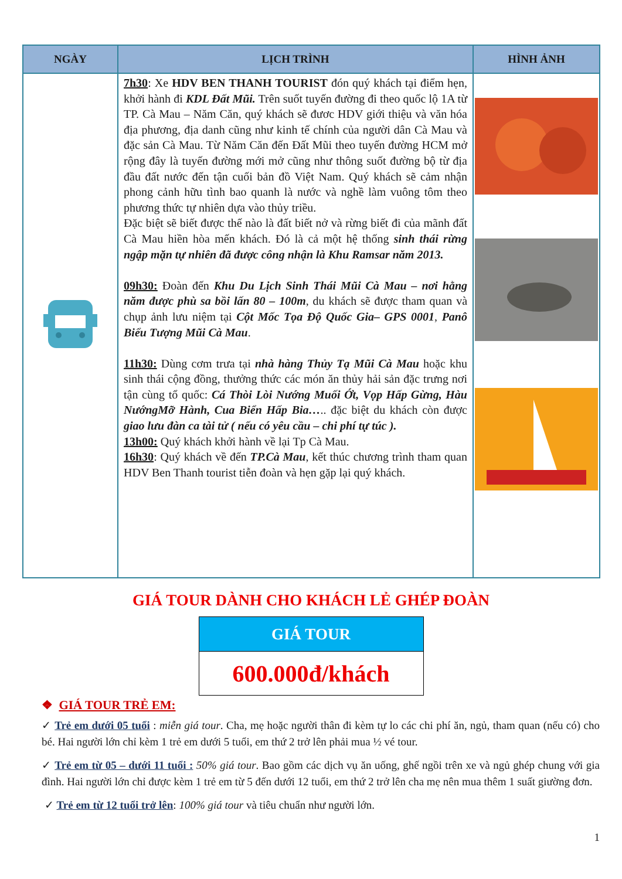| NGÀY | LỊCH TRÌNH | HÌNH ẢNH |
| --- | --- | --- |
| | 7h30 : Xe HDV BEN THANH TOURIST đón quý khách tại điểm hẹn, khởi hành đi KDL Đất Mũi. Trên suốt tuyến đường đi theo quốc lộ 1A từ TP. Cà Mau – Năm Căn, quý khách sẽ đươc HDV giới thiệu và văn hóa địa phương, địa danh cũng như kinh tế chính của người dân Cà Mau và đặc sản Cà Mau. Từ Năm Căn đến Đất Mũi theo tuyến đường HCM mở rộng đây là tuyến đường mới mở cũng như thông suốt đường bộ từ địa đầu đất nước đến tận cuối bản đồ Việt Nam. Quý khách sẽ cảm nhận phong cảnh hữu tình bao quanh là nước và nghề làm vuông tôm theo phương thức tự nhiên dựa vào thủy triều. Đặc biệt sẽ biết được thế nào là đất biết nở và rừng biết đi của mãnh đất Cà Mau hiền hòa mến khách. Đó là cả một hệ thống sinh thái rừng ngập mặn tự nhiên đã được công nhận là Khu Ramsar năm 2013. 09h30: Đoàn đến Khu Du Lịch Sinh Thái Mũi Cà Mau – nơi hằng năm được phù sa bồi lấn 80 – 100m , du khách sẽ được tham quan và chụp ảnh lưu niệm tại Cột Mốc Tọa Độ Quốc Gia– GPS 0001 , Panô Biểu Tượng Mũi Cà Mau . 11h30: Dùng cơm trưa tại nhà hàng Thủy Tạ Mũi Cà Mau hoặc khu sinh thái cộng đồng, thưởng thức các món ăn thủy hải sản đặc trưng nơi tận cùng tổ quốc: Cá Thòi Lòi Nướng Muối Ớt, Vọp Hấp Gừng, Hàu NướngMỡ Hành, Cua Biển Hấp Bia… .. đặc biệt du khách còn được giao lưu đàn ca tài tử ( nếu có yêu cầu – chi phí tự túc ). 13h00: Quý khách khởi hành về lại Tp Cà Mau. 16h30 : Quý khách về đến TP.Cà Mau , kết thúc chương trình tham quan HDV Ben Thanh tourist tiễn đoàn và hẹn gặp lại quý khách. | |
GIÁ TOUR DÀNH CHO KHÁCH LẺ GHÉP ĐOÀN
| GIÁ TOUR |
| 600.000đ/khách |
❖ GIÁ TOUR TRẺ EM:
✓ Trẻ em dưới 05 tuổi : miễn giá tour. Cha, mẹ hoặc người thân đi kèm tự lo các chi phí ăn, ngủ, tham quan (nếu có) cho bé. Hai người lớn chỉ kèm 1 trẻ em dưới 5 tuổi, em thứ 2 trở lên phải mua ½ vé tour.
✓ Trẻ em từ 05 – dưới 11 tuổi : 50% giá tour. Bao gồm các dịch vụ ăn uống, ghế ngồi trên xe và ngủ ghép chung với gia đình. Hai người lớn chỉ được kèm 1 trẻ em từ 5 đến dưới 12 tuổi, em thứ 2 trở lên cha mẹ nên mua thêm 1 suất giường đơn.
✓ Trẻ em từ 12 tuổi trở lên: 100% giá tour và tiêu chuẩn như người lớn.
1